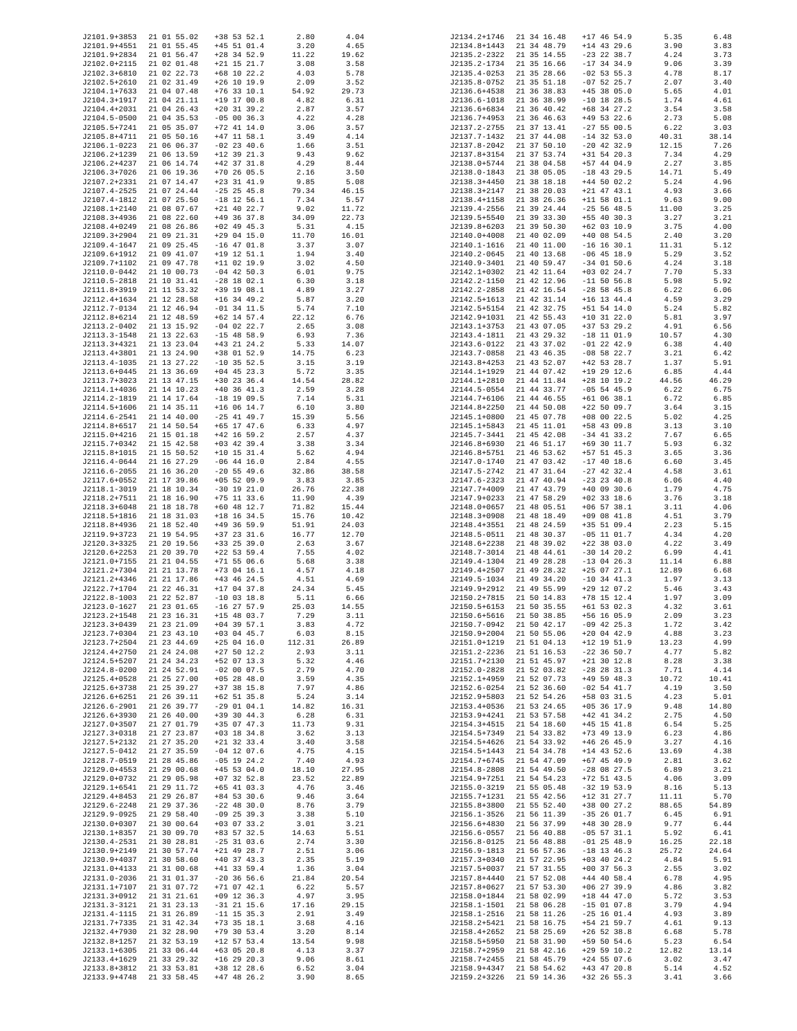| J2101.9+3853 | 21 01 55.02 | +38 53 52.1 | 2.80 | 4.04 |
| J2101.9+4551 | 21 01 55.45 | +45 51 01.4 | 3.20 | 4.65 |
| J2101.9+2834 | 21 01 56.47 | +28 34 52.9 | 11.22 | 19.62 |
| J2102.0+2115 | 21 02 01.48 | +21 15 21.7 | 3.08 | 3.58 |
| J2102.3+6810 | 21 02 22.73 | +68 10 22.2 | 4.03 | 5.78 |
| J2102.5+2610 | 21 02 31.49 | +26 10 19.9 | 2.09 | 3.52 |
| J2104.1+7633 | 21 04 07.48 | +76 33 10.1 | 54.92 | 29.73 |
| J2104.3+1917 | 21 04 21.11 | +19 17 00.8 | 4.82 | 6.31 |
| J2104.4+2031 | 21 04 26.43 | +20 31 39.2 | 2.87 | 3.57 |
| J2104.5-0500 | 21 04 35.53 | -05 00 36.3 | 4.22 | 4.28 |
| J2105.5+7241 | 21 05 35.07 | +72 41 14.0 | 3.06 | 3.57 |
| J2105.8+4711 | 21 05 50.16 | +47 11 58.1 | 3.49 | 4.14 |
| J2106.1-0223 | 21 06 06.37 | -02 23 40.6 | 1.66 | 3.51 |
| J2106.2+1239 | 21 06 13.59 | +12 39 21.3 | 9.43 | 9.62 |
| J2106.2+4237 | 21 06 14.74 | +42 37 31.8 | 4.29 | 8.44 |
| J2106.3+7026 | 21 06 19.36 | +70 26 05.5 | 2.16 | 3.50 |
| J2107.2+2331 | 21 07 14.47 | +23 31 41.9 | 9.85 | 5.08 |
| J2107.4-2525 | 21 07 24.44 | -25 25 45.8 | 79.34 | 46.15 |
| J2107.4-1812 | 21 07 25.50 | -18 12 56.1 | 7.34 | 5.57 |
| J2108.1+2140 | 21 08 07.67 | +21 40 22.7 | 9.02 | 11.72 |
| J2108.3+4936 | 21 08 22.60 | +49 36 37.8 | 34.09 | 22.73 |
| J2108.4+0249 | 21 08 26.86 | +02 49 45.3 | 5.31 | 4.15 |
| J2109.3+2904 | 21 09 21.31 | +29 04 15.0 | 11.70 | 16.01 |
| J2109.4-1647 | 21 09 25.45 | -16 47 01.8 | 3.37 | 3.07 |
| J2109.6+1912 | 21 09 41.07 | +19 12 51.1 | 1.94 | 3.40 |
| J2109.7+1102 | 21 09 47.78 | +11 02 19.9 | 3.02 | 4.50 |
| J2110.0-0442 | 21 10 00.73 | -04 42 50.3 | 6.01 | 9.75 |
| J2110.5-2818 | 21 10 31.41 | -28 18 02.1 | 6.30 | 3.18 |
| J2111.8+3919 | 21 11 53.32 | +39 19 08.1 | 4.89 | 3.27 |
| J2112.4+1634 | 21 12 28.58 | +16 34 49.2 | 5.87 | 3.20 |
| J2112.7-0134 | 21 12 46.94 | -01 34 11.5 | 5.74 | 7.10 |
| J2112.8+6214 | 21 12 48.59 | +62 14 57.4 | 22.12 | 6.76 |
| J2113.2-0402 | 21 13 15.92 | -04 02 22.7 | 2.65 | 3.08 |
| J2113.3-1548 | 21 13 22.63 | -15 48 58.9 | 6.93 | 7.36 |
| J2113.3+4321 | 21 13 23.04 | +43 21 24.2 | 5.33 | 14.07 |
| J2113.4+3801 | 21 13 24.90 | +38 01 52.9 | 14.75 | 6.23 |
| J2113.4-1035 | 21 13 27.22 | -10 35 52.5 | 3.15 | 3.19 |
| J2113.6+0445 | 21 13 36.69 | +04 45 23.3 | 5.72 | 3.35 |
| J2113.7+3023 | 21 13 47.15 | +30 23 36.4 | 14.54 | 28.82 |
| J2114.1+4036 | 21 14 10.23 | +40 36 41.3 | 2.59 | 3.28 |
| J2114.2-1819 | 21 14 17.64 | -18 19 09.5 | 7.14 | 5.31 |
| J2114.5+1606 | 21 14 35.11 | +16 06 14.7 | 6.10 | 3.80 |
| J2114.6-2541 | 21 14 40.00 | -25 41 49.7 | 15.39 | 5.56 |
| J2114.8+6517 | 21 14 50.54 | +65 17 47.6 | 6.33 | 4.97 |
| J2115.0+4216 | 21 15 01.18 | +42 16 59.2 | 2.57 | 4.37 |
| J2115.7+0342 | 21 15 42.58 | +03 42 39.4 | 3.38 | 3.34 |
| J2115.8+1015 | 21 15 50.52 | +10 15 31.4 | 5.62 | 4.94 |
| J2116.4-0644 | 21 16 27.29 | -06 44 16.0 | 2.84 | 4.55 |
| J2116.6-2055 | 21 16 36.20 | -20 55 49.6 | 32.86 | 38.58 |
| J2117.6+0552 | 21 17 39.86 | +05 52 09.9 | 3.83 | 3.85 |
| J2118.1-3019 | 21 18 10.34 | -30 19 21.0 | 26.76 | 22.38 |
| J2118.2+7511 | 21 18 16.90 | +75 11 33.6 | 11.90 | 4.39 |
| J2118.3+6048 | 21 18 18.78 | +60 48 12.7 | 71.82 | 15.44 |
| J2118.5+1816 | 21 18 31.03 | +18 16 34.5 | 15.76 | 10.42 |
| J2118.8+4936 | 21 18 52.40 | +49 36 59.9 | 51.91 | 24.03 |
| J2119.9+3723 | 21 19 54.95 | +37 23 31.6 | 16.77 | 12.70 |
| J2120.3+3325 | 21 20 19.56 | +33 25 39.0 | 2.63 | 3.67 |
| J2120.6+2253 | 21 20 39.70 | +22 53 59.4 | 7.55 | 4.02 |
| J2121.0+7155 | 21 21 04.55 | +71 55 06.6 | 5.68 | 3.38 |
| J2121.2+7304 | 21 21 13.78 | +73 04 16.1 | 4.57 | 4.18 |
| J2121.2+4346 | 21 21 17.86 | +43 46 24.5 | 4.51 | 4.69 |
| J2122.7+1704 | 21 22 46.31 | +17 04 37.8 | 24.34 | 5.45 |
| J2122.8-1003 | 21 22 52.87 | -10 03 18.8 | 5.11 | 6.66 |
| J2123.0-1627 | 21 23 01.65 | -16 27 57.9 | 25.03 | 14.55 |
| J2123.2+1548 | 21 23 16.31 | +15 48 03.7 | 7.29 | 3.11 |
| J2123.3+0439 | 21 23 21.09 | +04 39 57.1 | 3.83 | 4.72 |
| J2123.7+0304 | 21 23 43.10 | +03 04 45.7 | 6.03 | 8.15 |
| J2123.7+2504 | 21 23 44.69 | +25 04 16.0 | 112.31 | 26.89 |
| J2124.4+2750 | 21 24 24.08 | +27 50 12.2 | 2.93 | 3.11 |
| J2124.5+5207 | 21 24 34.23 | +52 07 13.3 | 5.32 | 4.46 |
| J2124.8-0200 | 21 24 52.91 | -02 00 07.5 | 2.79 | 4.70 |
| J2125.4+0528 | 21 25 27.00 | +05 28 48.0 | 3.59 | 4.35 |
| J2125.6+3738 | 21 25 39.27 | +37 38 15.8 | 7.97 | 4.86 |
| J2126.6+6251 | 21 26 39.11 | +62 51 35.8 | 5.24 | 3.14 |
| J2126.6-2901 | 21 26 39.77 | -29 01 04.1 | 14.82 | 16.31 |
| J2126.6+3930 | 21 26 40.00 | +39 30 44.3 | 6.28 | 6.31 |
| J2127.0+3507 | 21 27 01.79 | +35 07 47.3 | 11.73 | 9.31 |
| J2127.3+0318 | 21 27 23.87 | +03 18 34.8 | 3.62 | 3.13 |
| J2127.5+2132 | 21 27 35.20 | +21 32 33.4 | 3.40 | 3.58 |
| J2127.5-0412 | 21 27 35.59 | -04 12 07.6 | 4.75 | 4.15 |
| J2128.7-0519 | 21 28 45.86 | -05 19 24.2 | 7.40 | 4.93 |
| J2129.0+4553 | 21 29 00.68 | +45 53 04.0 | 18.10 | 27.95 |
| J2129.0+0732 | 21 29 05.98 | +07 32 52.8 | 23.52 | 22.89 |
| J2129.1+6541 | 21 29 11.72 | +65 41 03.3 | 4.76 | 3.46 |
| J2129.4+8453 | 21 29 26.87 | +84 53 30.6 | 9.46 | 3.64 |
| J2129.6-2248 | 21 29 37.36 | -22 48 30.0 | 8.76 | 3.79 |
| J2129.9-0925 | 21 29 58.40 | -09 25 39.3 | 3.38 | 5.10 |
| J2130.0+0307 | 21 30 00.64 | +03 07 33.2 | 3.01 | 3.21 |
| J2130.1+8357 | 21 30 09.70 | +83 57 32.5 | 14.63 | 5.51 |
| J2130.4-2531 | 21 30 28.81 | -25 31 03.6 | 2.74 | 3.30 |
| J2130.9+2149 | 21 30 57.74 | +21 49 28.7 | 2.51 | 3.06 |
| J2130.9+4037 | 21 30 58.60 | +40 37 43.3 | 2.35 | 5.19 |
| J2131.0+4133 | 21 31 00.68 | +41 33 59.4 | 1.36 | 3.04 |
| J2131.0-2036 | 21 31 01.37 | -20 36 56.6 | 21.84 | 20.54 |
| J2131.1+7107 | 21 31 07.72 | +71 07 42.1 | 6.22 | 5.57 |
| J2131.3+0912 | 21 31 21.61 | +09 12 36.3 | 4.97 | 3.95 |
| J2131.3-3121 | 21 31 23.13 | -31 21 15.6 | 17.16 | 29.15 |
| J2131.4-1115 | 21 31 26.89 | -11 15 35.3 | 2.91 | 3.49 |
| J2131.7+7335 | 21 31 42.34 | +73 35 18.1 | 3.68 | 4.16 |
| J2132.4+7930 | 21 32 28.90 | +79 30 53.4 | 3.20 | 8.14 |
| J2132.8+1257 | 21 32 53.19 | +12 57 53.4 | 13.54 | 9.98 |
| J2133.1+6305 | 21 33 06.44 | +63 05 20.8 | 4.13 | 3.37 |
| J2133.4+1629 | 21 33 29.32 | +16 29 20.3 | 9.06 | 8.61 |
| J2133.8+3812 | 21 33 53.81 | +38 12 28.6 | 6.52 | 3.04 |
| J2133.9+4748 | 21 33 58.45 | +47 48 26.2 | 3.90 | 8.65 |
| J2134.2+1746 | 21 34 16.48 | +17 46 54.9 | 5.35 | 6.48 |
| J2134.8+1443 | 21 34 48.79 | +14 43 29.6 | 3.90 | 3.83 |
| J2135.2-2322 | 21 35 14.55 | -23 22 38.7 | 4.24 | 3.73 |
| J2135.2-1734 | 21 35 16.66 | -17 34 34.9 | 9.06 | 3.39 |
| J2135.4-0253 | 21 35 28.66 | -02 53 55.3 | 4.78 | 8.17 |
| J2135.8-0752 | 21 35 51.18 | -07 52 25.7 | 2.07 | 3.40 |
| J2136.6+4538 | 21 36 38.83 | +45 38 05.0 | 5.65 | 4.01 |
| J2136.6-1018 | 21 36 38.99 | -10 18 28.5 | 1.74 | 4.61 |
| J2136.6+6834 | 21 36 40.42 | +68 34 27.2 | 3.54 | 3.58 |
| J2136.7+4953 | 21 36 46.63 | +49 53 22.6 | 2.73 | 5.08 |
| J2137.2-2755 | 21 37 13.41 | -27 55 00.5 | 6.22 | 3.03 |
| J2137.7-1432 | 21 37 44.08 | -14 32 53.0 | 40.31 | 38.14 |
| J2137.8-2042 | 21 37 50.10 | -20 42 32.9 | 12.15 | 7.26 |
| J2137.8+3154 | 21 37 53.74 | +31 54 20.3 | 7.34 | 4.29 |
| J2138.0+5744 | 21 38 04.58 | +57 44 04.9 | 2.27 | 3.85 |
| J2138.0-1843 | 21 38 05.05 | -18 43 29.5 | 14.71 | 5.49 |
| J2138.3+4450 | 21 38 18.18 | +44 50 02.2 | 5.24 | 4.96 |
| J2138.3+2147 | 21 38 20.03 | +21 47 43.1 | 4.93 | 3.66 |
| J2138.4+1158 | 21 38 26.36 | +11 58 01.1 | 9.63 | 9.00 |
| J2139.4-2556 | 21 39 24.44 | -25 56 48.5 | 11.00 | 3.25 |
| J2139.5+5540 | 21 39 33.30 | +55 40 30.3 | 3.27 | 3.21 |
| J2139.8+6203 | 21 39 50.30 | +62 03 10.9 | 3.75 | 4.00 |
| J2140.0+4008 | 21 40 02.09 | +40 08 54.5 | 2.40 | 3.20 |
| J2140.1-1616 | 21 40 11.00 | -16 16 30.1 | 11.31 | 5.12 |
| J2140.2-0645 | 21 40 13.68 | -06 45 18.9 | 5.29 | 3.52 |
| J2140.9-3401 | 21 40 59.47 | -34 01 50.6 | 4.24 | 3.18 |
| J2142.1+0302 | 21 42 11.64 | +03 02 24.7 | 7.70 | 5.33 |
| J2142.2-1150 | 21 42 12.96 | -11 50 56.8 | 5.98 | 5.92 |
| J2142.2-2858 | 21 42 16.54 | -28 58 45.8 | 6.22 | 6.06 |
| J2142.5+1613 | 21 42 31.14 | +16 13 44.4 | 4.59 | 3.29 |
| J2142.5+5154 | 21 42 32.75 | +51 54 14.0 | 5.24 | 5.82 |
| J2142.9+1031 | 21 42 55.43 | +10 31 22.0 | 5.81 | 3.97 |
| J2143.1+3753 | 21 43 07.05 | +37 53 29.2 | 4.91 | 6.56 |
| J2143.4-1811 | 21 43 29.32 | -18 11 01.9 | 10.57 | 4.30 |
| J2143.6-0122 | 21 43 37.02 | -01 22 42.9 | 6.38 | 4.40 |
| J2143.7-0858 | 21 43 46.35 | -08 58 22.7 | 3.21 | 6.42 |
| J2143.8+4253 | 21 43 52.07 | +42 53 28.7 | 1.37 | 5.91 |
| J2144.1+1929 | 21 44 07.42 | +19 29 12.6 | 6.85 | 4.44 |
| J2144.1+2810 | 21 44 11.84 | +28 10 19.2 | 44.56 | 46.29 |
| J2144.5-0554 | 21 44 33.77 | -05 54 45.9 | 6.22 | 6.75 |
| J2144.7+6106 | 21 44 46.55 | +61 06 38.1 | 6.72 | 6.85 |
| J2144.8+2250 | 21 44 50.08 | +22 50 09.7 | 3.64 | 3.15 |
| J2145.1+0800 | 21 45 07.78 | +08 00 22.5 | 5.02 | 4.25 |
| J2145.1+5843 | 21 45 11.01 | +58 43 09.8 | 3.13 | 3.10 |
| J2145.7-3441 | 21 45 42.08 | -34 41 33.2 | 7.67 | 6.65 |
| J2146.8+6930 | 21 46 51.17 | +69 30 11.7 | 5.93 | 6.32 |
| J2146.8+5751 | 21 46 53.62 | +57 51 45.3 | 3.65 | 3.36 |
| J2147.0-1740 | 21 47 03.42 | -17 40 18.6 | 6.60 | 3.45 |
| J2147.5-2742 | 21 47 31.64 | -27 42 32.4 | 4.58 | 3.61 |
| J2147.6-2323 | 21 47 40.94 | -23 23 40.8 | 6.06 | 4.40 |
| J2147.7+4009 | 21 47 43.79 | +40 09 30.6 | 1.79 | 4.75 |
| J2147.9+0233 | 21 47 58.29 | +02 33 18.6 | 3.76 | 3.18 |
| J2148.0+0657 | 21 48 05.51 | +06 57 38.1 | 3.11 | 4.06 |
| J2148.3+0908 | 21 48 18.49 | +09 08 41.8 | 4.51 | 3.79 |
| J2148.4+3551 | 21 48 24.59 | +35 51 09.4 | 2.23 | 5.15 |
| J2148.5-0511 | 21 48 30.37 | -05 11 01.7 | 4.34 | 4.20 |
| J2148.6+2238 | 21 48 39.02 | +22 38 03.0 | 4.22 | 3.49 |
| J2148.7-3014 | 21 48 44.61 | -30 14 20.2 | 6.99 | 4.41 |
| J2149.4-1304 | 21 49 28.28 | -13 04 26.3 | 11.14 | 6.88 |
| J2149.4+2507 | 21 49 28.32 | +25 07 27.1 | 12.89 | 6.68 |
| J2149.5-1034 | 21 49 34.20 | -10 34 41.3 | 1.97 | 3.13 |
| J2149.9+2912 | 21 49 55.99 | +29 12 07.2 | 5.46 | 3.43 |
| J2150.2+7815 | 21 50 14.83 | +78 15 12.4 | 1.97 | 3.09 |
| J2150.5+6153 | 21 50 35.55 | +61 53 02.3 | 4.32 | 3.61 |
| J2150.6+5616 | 21 50 38.85 | +56 16 05.9 | 2.09 | 3.23 |
| J2150.7-0942 | 21 50 42.17 | -09 42 25.3 | 1.72 | 3.42 |
| J2150.9+2004 | 21 50 55.06 | +20 04 42.9 | 4.88 | 3.23 |
| J2151.0+1219 | 21 51 04.13 | +12 19 51.9 | 13.23 | 4.99 |
| J2151.2-2236 | 21 51 16.53 | -22 36 50.7 | 4.77 | 5.82 |
| J2151.7+2130 | 21 51 45.97 | +21 30 12.8 | 8.28 | 3.38 |
| J2152.0-2828 | 21 52 03.82 | -28 28 31.3 | 7.71 | 4.14 |
| J2152.1+4959 | 21 52 07.73 | +49 59 48.3 | 10.72 | 10.41 |
| J2152.6-0254 | 21 52 36.60 | -02 54 41.7 | 4.19 | 3.50 |
| J2152.9+5803 | 21 52 54.26 | +58 03 31.5 | 4.23 | 5.01 |
| J2153.4+0536 | 21 53 24.65 | +05 36 17.9 | 9.48 | 14.80 |
| J2153.9+4241 | 21 53 57.58 | +42 41 34.2 | 2.75 | 4.50 |
| J2154.3+4515 | 21 54 18.60 | +45 15 41.8 | 6.54 | 5.25 |
| J2154.5+7349 | 21 54 33.82 | +73 49 13.9 | 6.23 | 4.86 |
| J2154.5+4626 | 21 54 33.92 | +46 26 45.9 | 3.27 | 4.16 |
| J2154.5+1443 | 21 54 34.78 | +14 43 52.6 | 13.69 | 4.38 |
| J2154.7+6745 | 21 54 47.09 | +67 45 49.9 | 2.81 | 3.62 |
| J2154.8-2808 | 21 54 49.50 | -28 08 27.5 | 6.89 | 3.21 |
| J2154.9+7251 | 21 54 54.23 | +72 51 43.5 | 4.06 | 3.09 |
| J2155.0-3219 | 21 55 05.48 | -32 19 53.9 | 8.16 | 5.13 |
| J2155.7+1231 | 21 55 42.56 | +12 31 27.7 | 11.11 | 5.70 |
| J2155.8+3800 | 21 55 52.40 | +38 00 27.2 | 88.65 | 54.89 |
| J2156.1-3526 | 21 56 11.39 | -35 26 01.7 | 6.45 | 6.91 |
| J2156.6+4830 | 21 56 37.99 | +48 30 28.9 | 9.77 | 6.44 |
| J2156.6-0557 | 21 56 40.88 | -05 57 31.1 | 5.92 | 6.41 |
| J2156.8-0125 | 21 56 48.88 | -01 25 48.9 | 16.25 | 22.18 |
| J2156.9-1813 | 21 56 57.36 | -18 13 46.3 | 25.72 | 24.64 |
| J2157.3+0340 | 21 57 22.95 | +03 40 24.2 | 4.84 | 5.91 |
| J2157.5+0037 | 21 57 31.55 | +00 37 56.3 | 2.55 | 3.02 |
| J2157.8+4440 | 21 57 52.08 | +44 40 58.4 | 6.78 | 4.95 |
| J2157.8+0627 | 21 57 53.30 | +06 27 39.9 | 4.86 | 3.82 |
| J2158.0+1844 | 21 58 02.99 | +18 44 47.0 | 5.72 | 3.53 |
| J2158.1-1501 | 21 58 06.28 | -15 01 07.8 | 3.79 | 4.94 |
| J2158.1-2516 | 21 58 11.26 | -25 16 01.4 | 4.93 | 3.89 |
| J2158.2+5421 | 21 58 16.75 | +54 21 59.7 | 4.61 | 9.13 |
| J2158.4+2652 | 21 58 25.69 | +26 52 38.8 | 6.68 | 5.78 |
| J2158.5+5950 | 21 58 31.90 | +59 50 54.6 | 5.23 | 6.54 |
| J2158.7+2959 | 21 58 42.16 | +29 59 10.2 | 12.82 | 13.14 |
| J2158.7+2455 | 21 58 45.79 | +24 55 07.6 | 3.02 | 3.47 |
| J2158.9+4347 | 21 58 54.62 | +43 47 20.8 | 5.14 | 4.52 |
| J2159.2+3226 | 21 59 14.36 | +32 26 55.3 | 3.41 | 3.66 |